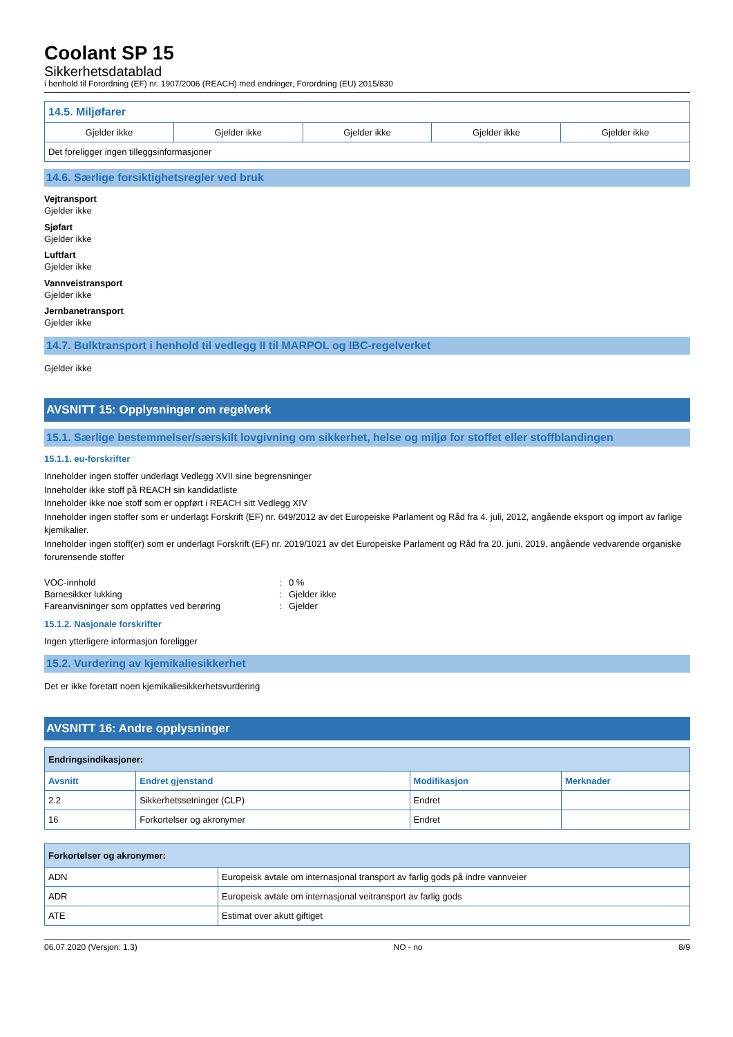Coolant SP 15
Sikkerhetsdatablad
i henhold til Forordning (EF) nr. 1907/2006 (REACH) med endringer, Forordning (EU) 2015/830
| 14.5. Miljøfarer | | | | |
| --- | --- | --- | --- | --- |
| Gjelder ikke | Gjelder ikke | Gjelder ikke | Gjelder ikke | Gjelder ikke |
| Det foreligger ingen tilleggsinformasjoner | | | | |
14.6. Særlige forsiktighetsregler ved bruk
Vejtransport
Gjelder ikke
Sjøfart
Gjelder ikke
Luftfart
Gjelder ikke
Vannveistransport
Gjelder ikke
Jernbanetransport
Gjelder ikke
14.7. Bulktransport i henhold til vedlegg II til MARPOL og IBC-regelverket
Gjelder ikke
AVSNITT 15: Opplysninger om regelverk
15.1. Særlige bestemmelser/særskilt lovgivning om sikkerhet, helse og miljø for stoffet eller stoffblandingen
15.1.1. eu-forskrifter
Inneholder ingen stoffer underlagt Vedlegg XVII sine begrensninger
Inneholder ikke stoff på REACH sin kandidatliste
Inneholder ikke noe stoff som er oppført i REACH sitt Vedlegg XIV
Inneholder ingen stoffer som er underlagt Forskrift (EF) nr. 649/2012 av det Europeiske Parlament og Råd fra 4. juli, 2012, angående eksport og import av farlige kjemikalier.
Inneholder ingen stoff(er) som er underlagt Forskrift (EF) nr. 2019/1021 av det Europeiske Parlament og Råd fra 20. juni, 2019, angående vedvarende organiske forurensende stoffer
| VOC-innhold | : | 0 % |
| Barnesikker lukking | : | Gjelder ikke |
| Fareanvisninger som oppfattes ved berøring | : | Gjelder |
15.1.2. Nasjonale forskrifter
Ingen ytterligere informasjon foreligger
15.2. Vurdering av kjemikaliesikkerhet
Det er ikke foretatt noen kjemikaliesikkerhetsvurdering
AVSNITT 16: Andre opplysninger
| Endringsindikasjoner: | | | |
| --- | --- | --- | --- |
| Avsnitt | Endret gjenstand | Modifikasjon | Merknader |
| 2.2 | Sikkerhetssetninger (CLP) | Endret | |
| 16 | Forkortelser og akronymer | Endret | |
| Forkortelser og akronymer: | |
| --- | --- |
| ADN | Europeisk avtale om internasjonal transport av farlig gods på indre vannveier |
| ADR | Europeisk avtale om internasjonal veitransport av farlig gods |
| ATE | Estimat over akutt giftiget |
06.07.2020 (Versjon: 1.3) NO - no 8/9